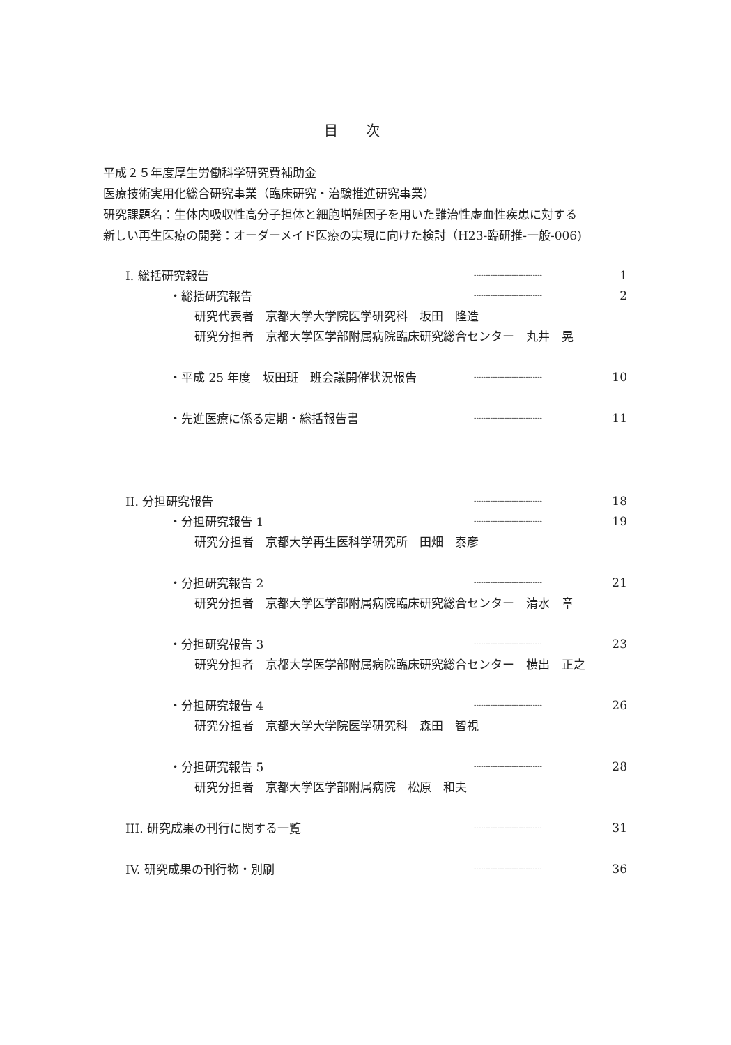目次
平成２５年度厚生労働科学研究費補助金
医療技術実用化総合研究事業（臨床研究・治験推進研究事業）
研究課題名：生体内吸収性高分子担体と細胞増殖因子を用いた難治性虚血性疾患に対する
新しい再生医療の開発：オーダーメイド医療の実現に向けた検討（H23-臨研推-一般-006)
I. 総括研究報告 ----------------------------- 1
・総括研究報告 ----------------------------- 2
研究代表者　京都大学大学院医学研究科　坂田　隆造
研究分担者　京都大学医学部附属病院臨床研究総合センター　丸井　晃
・平成 25 年度　坂田班　班会議開催状況報告 ----------------------------- 10
・先進医療に係る定期・総括報告書 ----------------------------- 11
II. 分担研究報告 ----------------------------- 18
・分担研究報告 1 ----------------------------- 19
研究分担者　京都大学再生医科学研究所　田畑　泰彦
・分担研究報告 2 ----------------------------- 21
研究分担者　京都大学医学部附属病院臨床研究総合センター　清水　章
・分担研究報告 3 ----------------------------- 23
研究分担者　京都大学医学部附属病院臨床研究総合センター　横出　正之
・分担研究報告 4 ----------------------------- 26
研究分担者　京都大学大学院医学研究科　森田　智視
・分担研究報告 5 ----------------------------- 28
研究分担者　京都大学医学部附属病院　松原　和夫
III. 研究成果の刊行に関する一覧 ----------------------------- 31
IV. 研究成果の刊行物・別刷 ----------------------------- 36